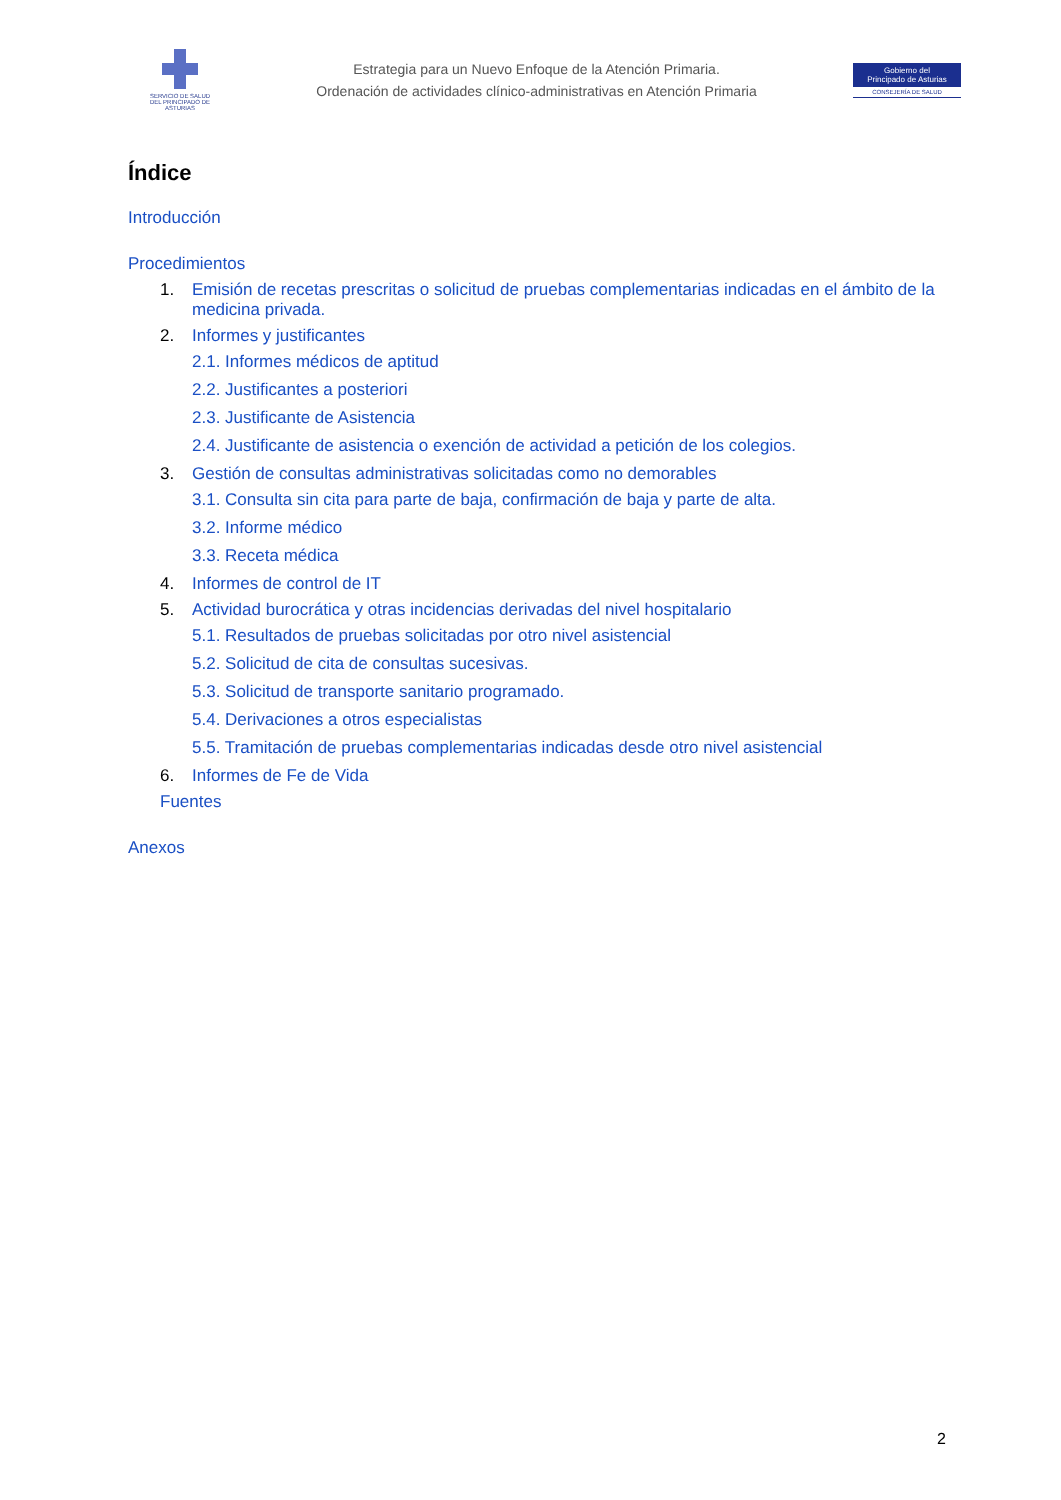SERVICIO DE SALUD
DEL PRINCIPADO DE ASTURIAS
Estrategia para un Nuevo Enfoque de la Atención Primaria.
Ordenación de actividades clínico-administrativas en Atención Primaria
Gobierno del
Principado de Asturias
CONSEJERÍA DE SALUD
Índice
Introducción
Procedimientos
1. Emisión de recetas prescritas o solicitud de pruebas complementarias indicadas en el ámbito de la medicina privada.
2. Informes y justificantes
2.1. Informes médicos de aptitud
2.2. Justificantes a posteriori
2.3. Justificante de Asistencia
2.4. Justificante de asistencia o exención de actividad a petición de los colegios.
3. Gestión de consultas administrativas solicitadas como no demorables
3.1. Consulta sin cita para parte de baja, confirmación de baja y parte de alta.
3.2. Informe médico
3.3. Receta médica
4. Informes de control de IT
5. Actividad burocrática y otras incidencias derivadas del nivel hospitalario
5.1. Resultados de pruebas solicitadas por otro nivel asistencial
5.2. Solicitud de cita de consultas sucesivas.
5.3. Solicitud de transporte sanitario programado.
5.4. Derivaciones a otros especialistas
5.5. Tramitación de pruebas complementarias indicadas desde otro nivel asistencial
6. Informes de Fe de Vida
Fuentes
Anexos
2